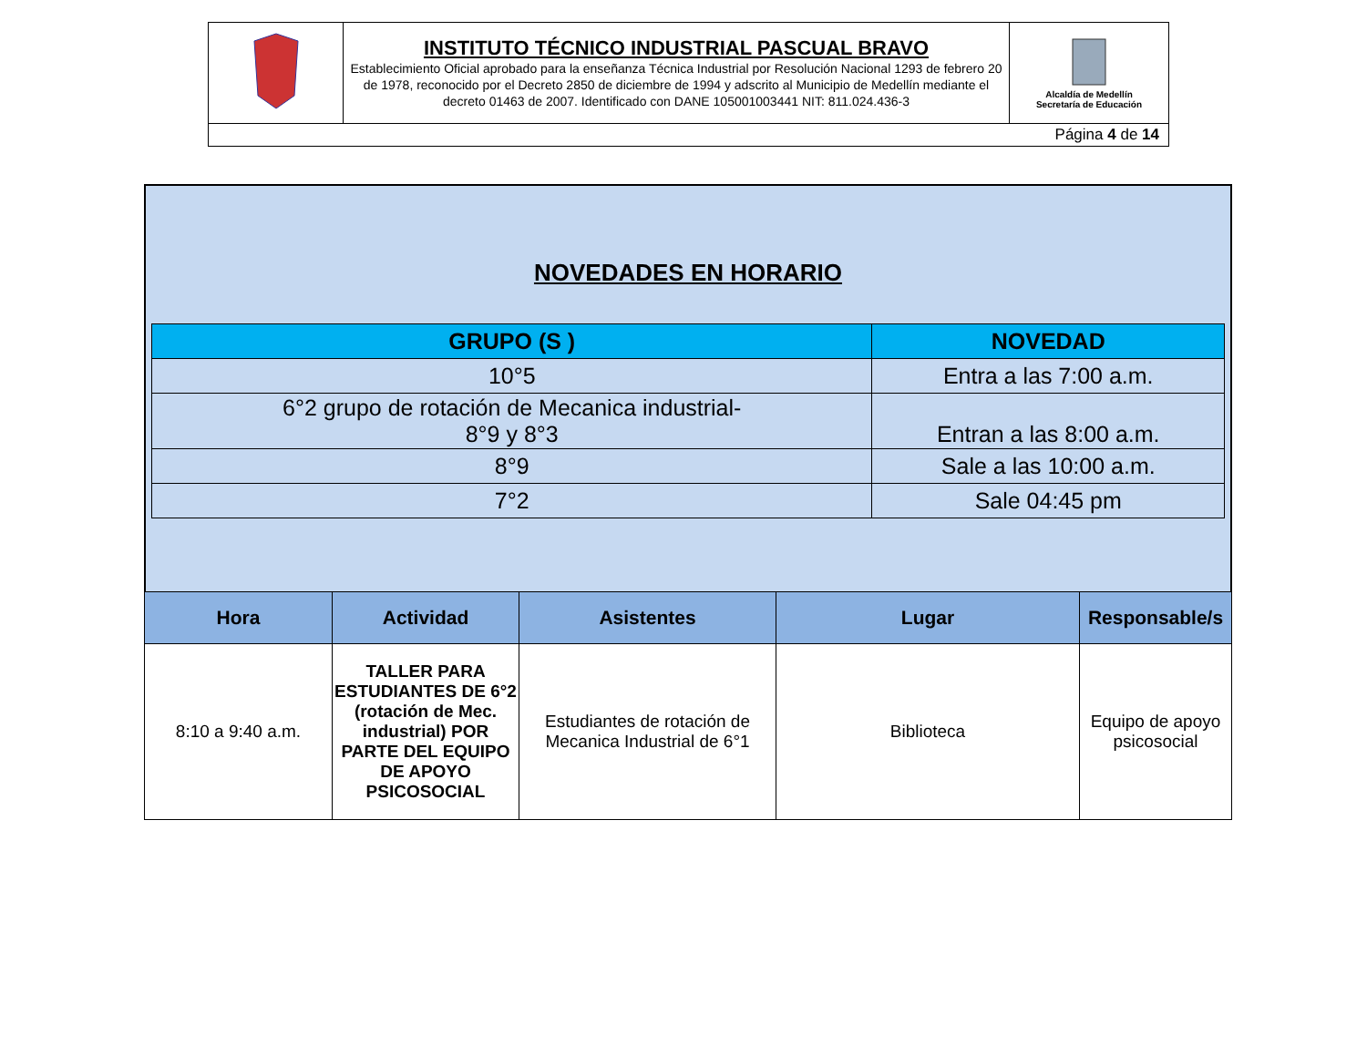| | INSTITUTO TÉCNICO INDUSTRIAL PASCUAL BRAVO Establecimiento Oficial aprobado para la enseñanza Técnica Industrial por Resolución Nacional 1293 de febrero 20 de 1978, reconocido por el Decreto 2850 de diciembre de 1994 y adscrito al Municipio de Medellín mediante el decreto 01463 de 2007. Identificado con DANE 105001003441 NIT: 811.024.436-3 | Alcaldía de Medellín Secretaría de Educación |
| Página 4 de 14 | | |
NOVEDADES EN HORARIO
| GRUPO (S ) | NOVEDAD |
| --- | --- |
| 10°5 | Entra a las 7:00 a.m. |
| 6°2 grupo de rotación de Mecanica industrial- 8°9 y 8°3 | Entran a las 8:00 a.m. |
| 8°9 | Sale a las 10:00 a.m. |
| 7°2 | Sale 04:45 pm |
| Hora | Actividad | Asistentes | Lugar | Responsable/s |
| --- | --- | --- | --- | --- |
| 8:10 a 9:40 a.m. | TALLER PARA ESTUDIANTES DE 6°2 (rotación de Mec. industrial) POR PARTE DEL EQUIPO DE APOYO PSICOSOCIAL | Estudiantes de rotación de Mecanica Industrial de 6°1 | Biblioteca | Equipo de apoyo psicosocial |